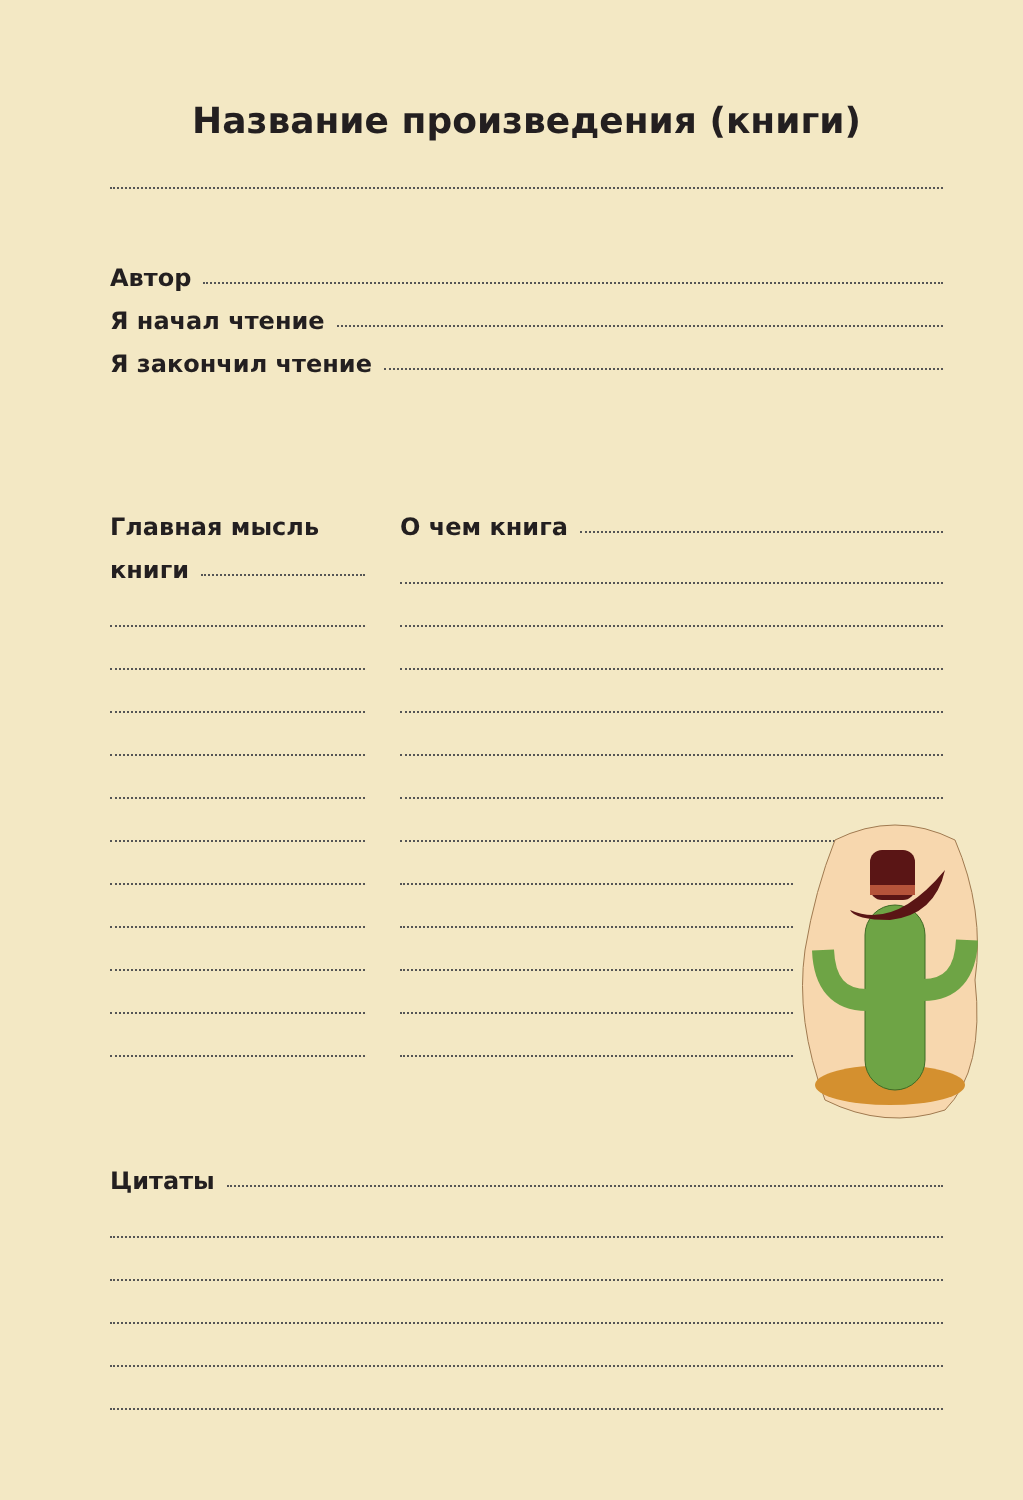Название произведения (книги)
Автор
Я начал чтение
Я закончил чтение
Главная мысль
книги
О чем книга
Цитаты